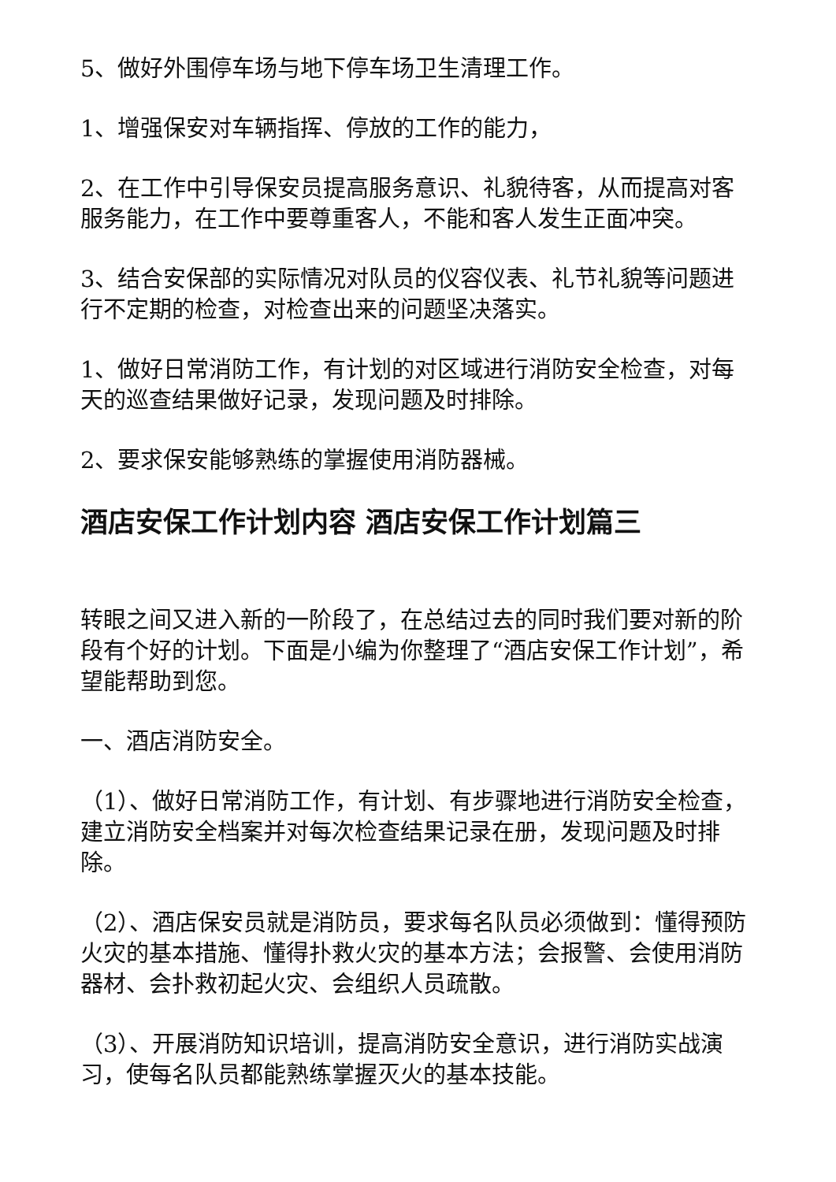5、做好外围停车场与地下停车场卫生清理工作。
1、增强保安对车辆指挥、停放的工作的能力，
2、在工作中引导保安员提高服务意识、礼貌待客，从而提高对客服务能力，在工作中要尊重客人，不能和客人发生正面冲突。
3、结合安保部的实际情况对队员的仪容仪表、礼节礼貌等问题进行不定期的检查，对检查出来的问题坚决落实。
1、做好日常消防工作，有计划的对区域进行消防安全检查，对每天的巡查结果做好记录，发现问题及时排除。
2、要求保安能够熟练的掌握使用消防器械。
酒店安保工作计划内容 酒店安保工作计划篇三
转眼之间又进入新的一阶段了，在总结过去的同时我们要对新的阶段有个好的计划。下面是小编为你整理了“酒店安保工作计划”，希望能帮助到您。
一、酒店消防安全。
（1）、做好日常消防工作，有计划、有步骤地进行消防安全检查，建立消防安全档案并对每次检查结果记录在册，发现问题及时排除。
（2）、酒店保安员就是消防员，要求每名队员必须做到：懂得预防火灾的基本措施、懂得扑救火灾的基本方法；会报警、会使用消防器材、会扑救初起火灾、会组织人员疏散。
（3）、开展消防知识培训，提高消防安全意识，进行消防实战演习，使每名队员都能熟练掌握灭火的基本技能。